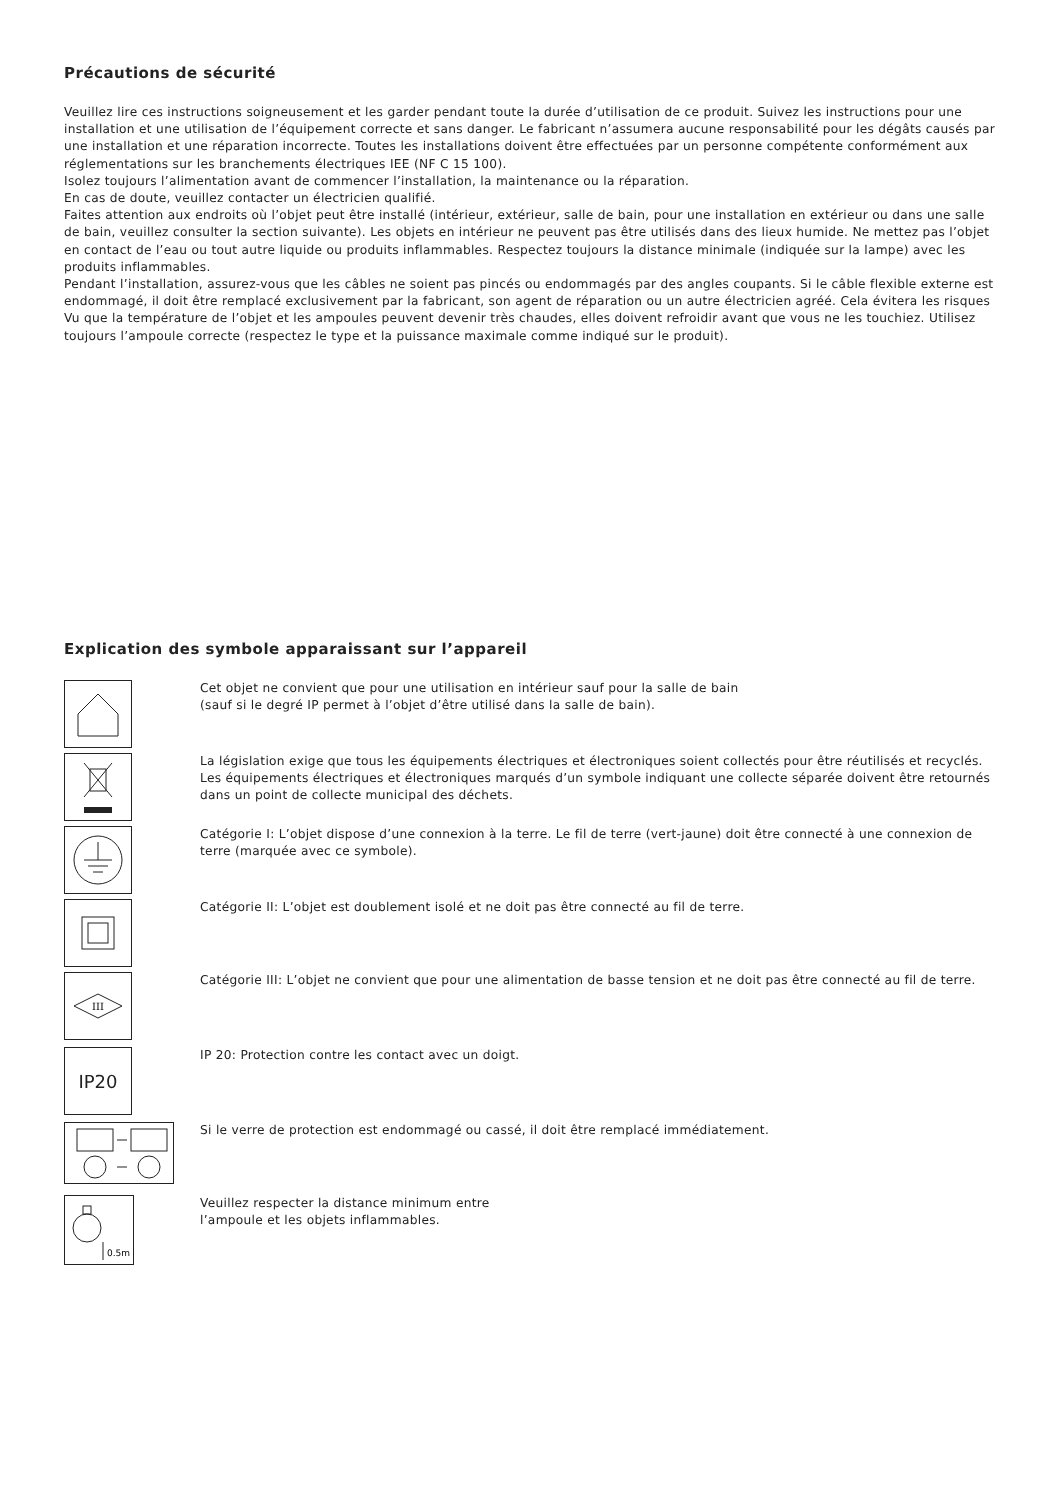Précautions de sécurité
Veuillez lire ces instructions soigneusement et les garder pendant toute la durée d’utilisation de ce produit. Suivez les instructions pour une installation et une utilisation de l’équipement correcte et sans danger. Le fabricant n’assumera aucune responsabilité pour les dégâts causés par une installation et une réparation incorrecte. Toutes les installations doivent être effectuées par un personne compétente conformément aux réglementations sur les branchements électriques IEE (NF C 15 100).
Isolez toujours l’alimentation avant de commencer l’installation, la maintenance ou la réparation.
En cas de doute, veuillez contacter un électricien qualifié.
Faites attention aux endroits où l’objet peut être installé (intérieur, extérieur, salle de bain, pour une installation en extérieur ou dans une salle de bain, veuillez consulter la section suivante). Les objets en intérieur ne peuvent pas être utilisés dans des lieux humide. Ne mettez pas l’objet en contact de l’eau ou tout autre liquide ou produits inflammables. Respectez toujours la distance minimale (indiquée sur la lampe) avec les produits inflammables.
Pendant l’installation, assurez-vous que les câbles ne soient pas pincés ou endommagés par des angles coupants. Si le câble flexible externe est endommagé, il doit être remplacé exclusivement par la fabricant, son agent de réparation ou un autre électricien agréé. Cela évitera les risques
Vu que la température de l’objet et les ampoules peuvent devenir très chaudes, elles doivent refroidir avant que vous ne les touchiez. Utilisez toujours l’ampoule correcte (respectez le type et la puissance maximale comme indiqué sur le produit).
Explication des symbole apparaissant sur l’appareil
Cet objet ne convient que pour une utilisation en intérieur sauf pour la salle de bain
(sauf si le degré IP permet à l’objet d’être utilisé dans la salle de bain).
La législation exige que tous les équipements électriques et électroniques soient collectés pour être réutilisés et recyclés. Les équipements électriques et électroniques marqués d’un symbole indiquant une collecte séparée doivent être retournés dans un point de collecte municipal des déchets.
Catégorie I: L’objet dispose d’une connexion à la terre. Le fil de terre (vert-jaune) doit être connecté à une connexion de terre (marquée avec ce symbole).
Catégorie II: L’objet est doublement isolé et ne doit pas être connecté au fil de terre.
III
Catégorie III: L’objet ne convient que pour une alimentation de basse tension et ne doit pas être connecté au fil de terre.
IP20
IP 20: Protection contre les contact avec un doigt.
Si le verre de protection est endommagé ou cassé, il doit être remplacé immédiatement.
0.5m
Veuillez respecter la distance minimum entre
l’ampoule et les objets inflammables.